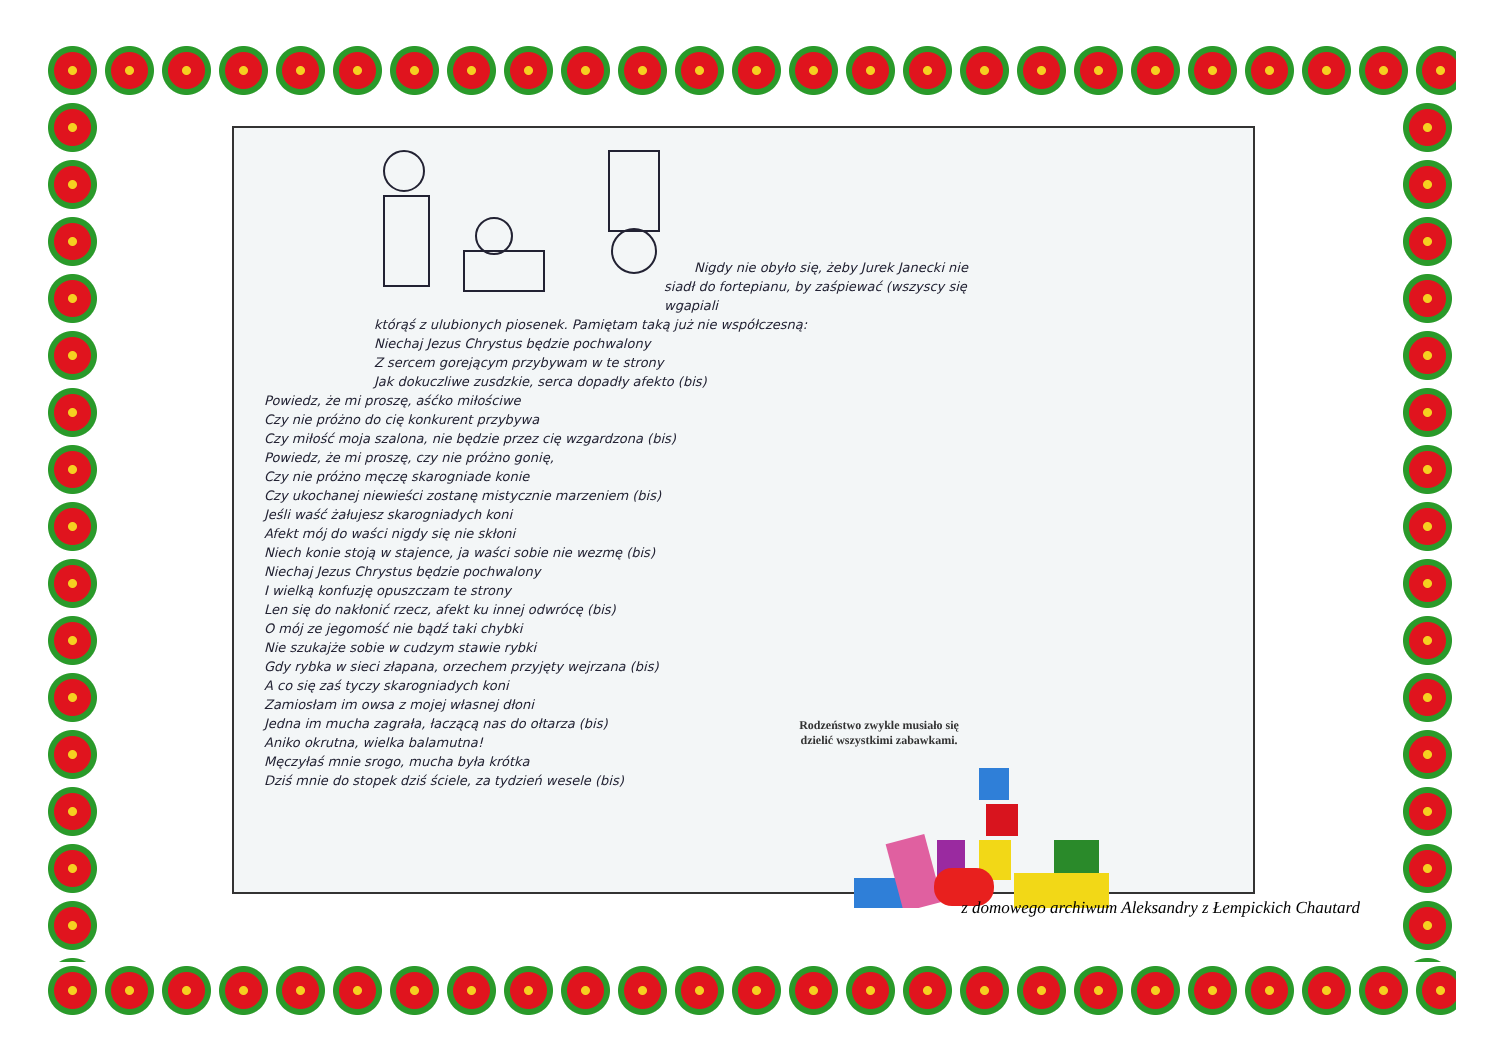Nigdy nie obyło się, żeby Jurek Janecki nie
siadł do fortepianu, by zaśpiewać (wszyscy się wgapiali
którąś z ulubionych piosenek. Pamiętam taką już nie współczesną:
Niechaj Jezus Chrystus będzie pochwalony
Z sercem gorejącym przybywam w te strony
Jak dokuczliwe zusdzkie, serca dopadły afekto (bis)
Powiedz, że mi proszę, aśćko miłościwe
Czy nie próżno do cię konkurent przybywa
Czy miłość moja szalona, nie będzie przez cię wzgardzona (bis)
Powiedz, że mi proszę, czy nie próżno gonię,
Czy nie próżno męczę skarogniade konie
Czy ukochanej niewieści zostanę mistycznie marzeniem (bis)
Jeśli waść żałujesz skarogniadych koni
Afekt mój do waści nigdy się nie skłoni
Niech konie stoją w stajence, ja waści sobie nie wezmę (bis)
Niechaj Jezus Chrystus będzie pochwalony
I wielką konfuzję opuszczam te strony
Len się do nakłonić rzecz, afekt ku innej odwrócę (bis)
O mój ze jegomość nie bądź taki chybki
Nie szukajże sobie w cudzym stawie rybki
Gdy rybka w sieci złapana, orzechem przyjęty wejrzana (bis)
A co się zaś tyczy skarogniadych koni
Zamiosłam im owsa z mojej własnej dłoni
Jedna im mucha zagrała, łaczącą nas do ołtarza (bis)
Aniko okrutna, wielka balamutna!
Męczyłaś mnie srogo, mucha była krótka
Dziś mnie do stopek dziś ściele, za tydzień wesele (bis)
Rodzeństwo zwykle musiało się dzielić wszystkimi zabawkami.
z domowego archiwum Aleksandry z Łempickich Chautard